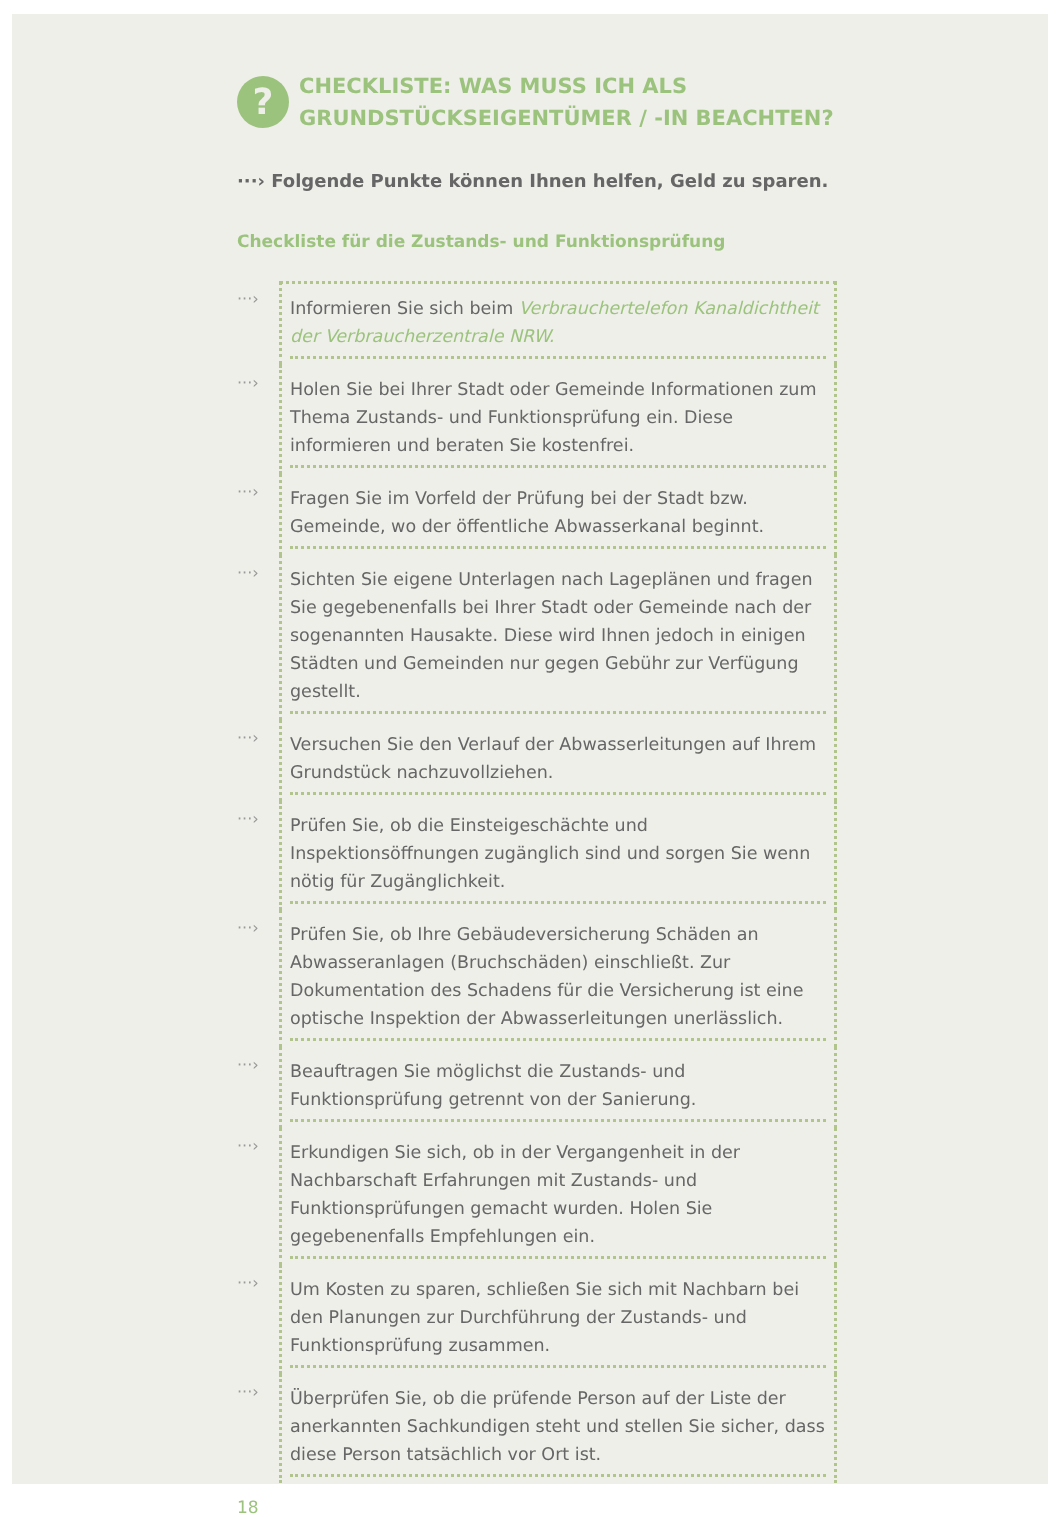? CHECKLISTE: WAS MUSS ICH ALS
GRUNDSTÜCKSEIGENTÜMER / -IN BEACHTEN?
···› Folgende Punkte können Ihnen helfen, Geld zu sparen.
Checkliste für die Zustands- und Funktionsprüfung
···›
Informieren Sie sich beim Verbrauchertelefon Kanaldichtheit der Verbraucherzentrale NRW.
···›
Holen Sie bei Ihrer Stadt oder Gemeinde Informationen zum Thema Zustands- und Funktionsprüfung ein. Diese informieren und beraten Sie kostenfrei.
···›
Fragen Sie im Vorfeld der Prüfung bei der Stadt bzw. Gemeinde, wo der öffentliche Abwasserkanal beginnt.
···›
Sichten Sie eigene Unterlagen nach Lageplänen und fragen Sie gegebenenfalls bei Ihrer Stadt oder Gemeinde nach der sogenannten Hausakte. Diese wird Ihnen jedoch in einigen Städten und Gemeinden nur gegen Gebühr zur Verfügung gestellt.
···›
Versuchen Sie den Verlauf der Abwasserleitungen auf Ihrem Grundstück nachzuvollziehen.
···›
Prüfen Sie, ob die Einsteigeschächte und Inspektionsöffnungen zugänglich sind und sorgen Sie wenn nötig für Zugänglichkeit.
···›
Prüfen Sie, ob Ihre Gebäudeversicherung Schäden an Abwasseranlagen (Bruchschäden) einschließt. Zur Dokumentation des Schadens für die Versicherung ist eine optische Inspektion der Abwasserleitungen unerlässlich.
···›
Beauftragen Sie möglichst die Zustands- und Funktionsprüfung getrennt von der Sanierung.
···›
Erkundigen Sie sich, ob in der Vergangenheit in der Nachbarschaft Erfahrungen mit Zustands- und Funktionsprüfungen gemacht wurden. Holen Sie gegebenenfalls Empfehlungen ein.
···›
Um Kosten zu sparen, schließen Sie sich mit Nachbarn bei den Planungen zur Durchführung der Zustands- und Funktionsprüfung zusammen.
···›
Überprüfen Sie, ob die prüfende Person auf der Liste der anerkannten Sachkundigen steht und stellen Sie sicher, dass diese Person tatsächlich vor Ort ist.
18